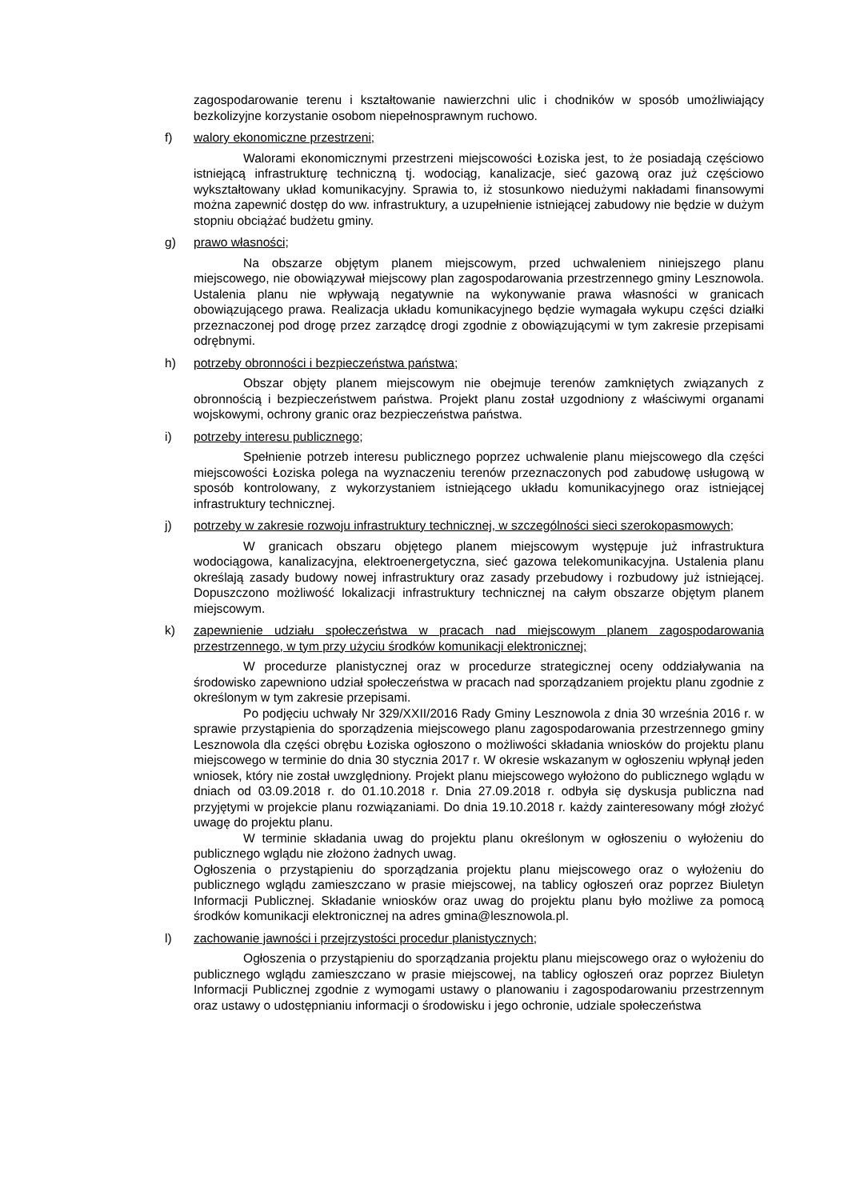zagospodarowanie terenu i kształtowanie nawierzchni ulic i chodników w sposób umożliwiający bezkolizyjne korzystanie osobom niepełnosprawnym ruchowo.
f) walory ekonomiczne przestrzeni;
Walorami ekonomicznymi przestrzeni miejscowości Łoziska jest, to że posiadają częściowo istniejącą infrastrukturę techniczną tj. wodociąg, kanalizacje, sieć gazową oraz już częściowo wykształtowany układ komunikacyjny. Sprawia to, iż stosunkowo niedużymi nakładami finansowymi można zapewnić dostęp do ww. infrastruktury, a uzupełnienie istniejącej zabudowy nie będzie w dużym stopniu obciążać budżetu gminy.
g) prawo własności;
Na obszarze objętym planem miejscowym, przed uchwaleniem niniejszego planu miejscowego, nie obowiązywał miejscowy plan zagospodarowania przestrzennego gminy Lesznowola. Ustalenia planu nie wpływają negatywnie na wykonywanie prawa własności w granicach obowiązującego prawa. Realizacja układu komunikacyjnego będzie wymagała wykupu części działki przeznaczonej pod drogę przez zarządcę drogi zgodnie z obowiązującymi w tym zakresie przepisami odrębnymi.
h) potrzeby obronności i bezpieczeństwa państwa;
Obszar objęty planem miejscowym nie obejmuje terenów zamkniętych związanych z obronnością i bezpieczeństwem państwa. Projekt planu został uzgodniony z właściwymi organami wojskowymi, ochrony granic oraz bezpieczeństwa państwa.
i) potrzeby interesu publicznego;
Spełnienie potrzeb interesu publicznego poprzez uchwalenie planu miejscowego dla części miejscowości Łoziska polega na wyznaczeniu terenów przeznaczonych pod zabudowę usługową w sposób kontrolowany, z wykorzystaniem istniejącego układu komunikacyjnego oraz istniejącej infrastruktury technicznej.
j) potrzeby w zakresie rozwoju infrastruktury technicznej, w szczególności sieci szerokopasmowych;
W granicach obszaru objętego planem miejscowym występuje już infrastruktura wodociągowa, kanalizacyjna, elektroenergetyczna, sieć gazowa telekomunikacyjna. Ustalenia planu określają zasady budowy nowej infrastruktury oraz zasady przebudowy i rozbudowy już istniejącej. Dopuszczono możliwość lokalizacji infrastruktury technicznej na całym obszarze objętym planem miejscowym.
k) zapewnienie udziału społeczeństwa w pracach nad miejscowym planem zagospodarowania przestrzennego, w tym przy użyciu środków komunikacji elektronicznej;
W procedurze planistycznej oraz w procedurze strategicznej oceny oddziaływania na środowisko zapewniono udział społeczeństwa w pracach nad sporządzaniem projektu planu zgodnie z określonym w tym zakresie przepisami.
Po podjęciu uchwały Nr 329/XXII/2016 Rady Gminy Lesznowola z dnia 30 września 2016 r. w sprawie przystąpienia do sporządzenia miejscowego planu zagospodarowania przestrzennego gminy Lesznowola dla części obrębu Łoziska ogłoszono o możliwości składania wniosków do projektu planu miejscowego w terminie do dnia 30 stycznia 2017 r. W okresie wskazanym w ogłoszeniu wpłynął jeden wniosek, który nie został uwzględniony. Projekt planu miejscowego wyłożono do publicznego wglądu w dniach od 03.09.2018 r. do 01.10.2018 r. Dnia 27.09.2018 r. odbyła się dyskusja publiczna nad przyjętymi w projekcie planu rozwiązaniami. Do dnia 19.10.2018 r. każdy zainteresowany mógł złożyć uwagę do projektu planu.
W terminie składania uwag do projektu planu określonym w ogłoszeniu o wyłożeniu do publicznego wglądu nie złożono żadnych uwag.
Ogłoszenia o przystąpieniu do sporządzania projektu planu miejscowego oraz o wyłożeniu do publicznego wglądu zamieszczano w prasie miejscowej, na tablicy ogłoszeń oraz poprzez Biuletyn Informacji Publicznej. Składanie wniosków oraz uwag do projektu planu było możliwe za pomocą środków komunikacji elektronicznej na adres gmina@lesznowola.pl.
l) zachowanie jawności i przejrzystości procedur planistycznych;
Ogłoszenia o przystąpieniu do sporządzania projektu planu miejscowego oraz o wyłożeniu do publicznego wglądu zamieszczano w prasie miejscowej, na tablicy ogłoszeń oraz poprzez Biuletyn Informacji Publicznej zgodnie z wymogami ustawy o planowaniu i zagospodarowaniu przestrzennym oraz ustawy o udostępnianiu informacji o środowisku i jego ochronie, udziale społeczeństwa